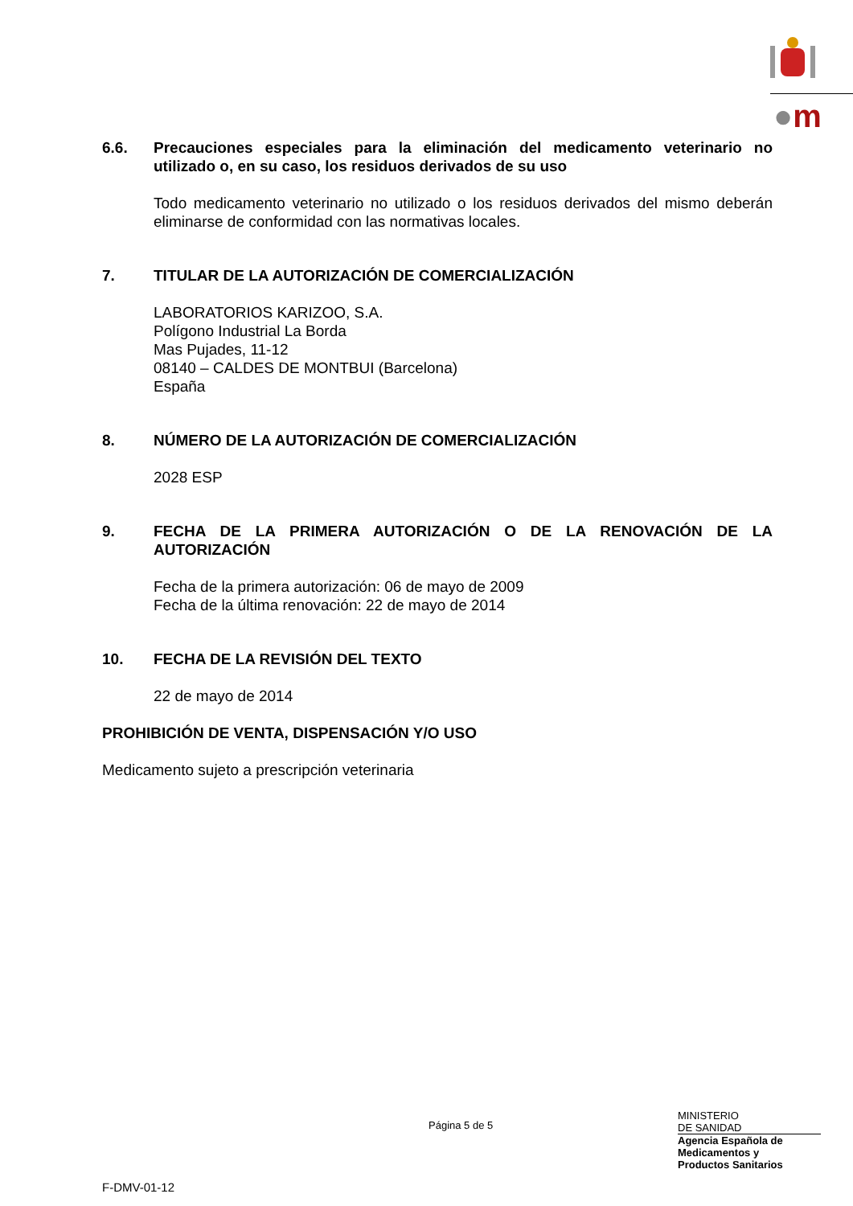●m
6.6. Precauciones especiales para la eliminación del medicamento veterinario no utilizado o, en su caso, los residuos derivados de su uso
Todo medicamento veterinario no utilizado o los residuos derivados del mismo deberán eliminarse de conformidad con las normativas locales.
7. TITULAR DE LA AUTORIZACIÓN DE COMERCIALIZACIÓN
LABORATORIOS KARIZOO, S.A.
Polígono Industrial La Borda
Mas Pujades, 11-12
08140 – CALDES DE MONTBUI (Barcelona)
España
8. NÚMERO DE LA AUTORIZACIÓN DE COMERCIALIZACIÓN
2028 ESP
9. FECHA DE LA PRIMERA AUTORIZACIÓN O DE LA RENOVACIÓN DE LA AUTORIZACIÓN
Fecha de la primera autorización: 06 de mayo de 2009
Fecha de la última renovación: 22 de mayo de 2014
10. FECHA DE LA REVISIÓN DEL TEXTO
22 de mayo de 2014
PROHIBICIÓN DE VENTA, DISPENSACIÓN Y/O USO
Medicamento sujeto a prescripción veterinaria
Página 5 de 5
MINISTERIO
DE SANIDAD
Agencia Española de
Medicamentos y
Productos Sanitarios
F-DMV-01-12